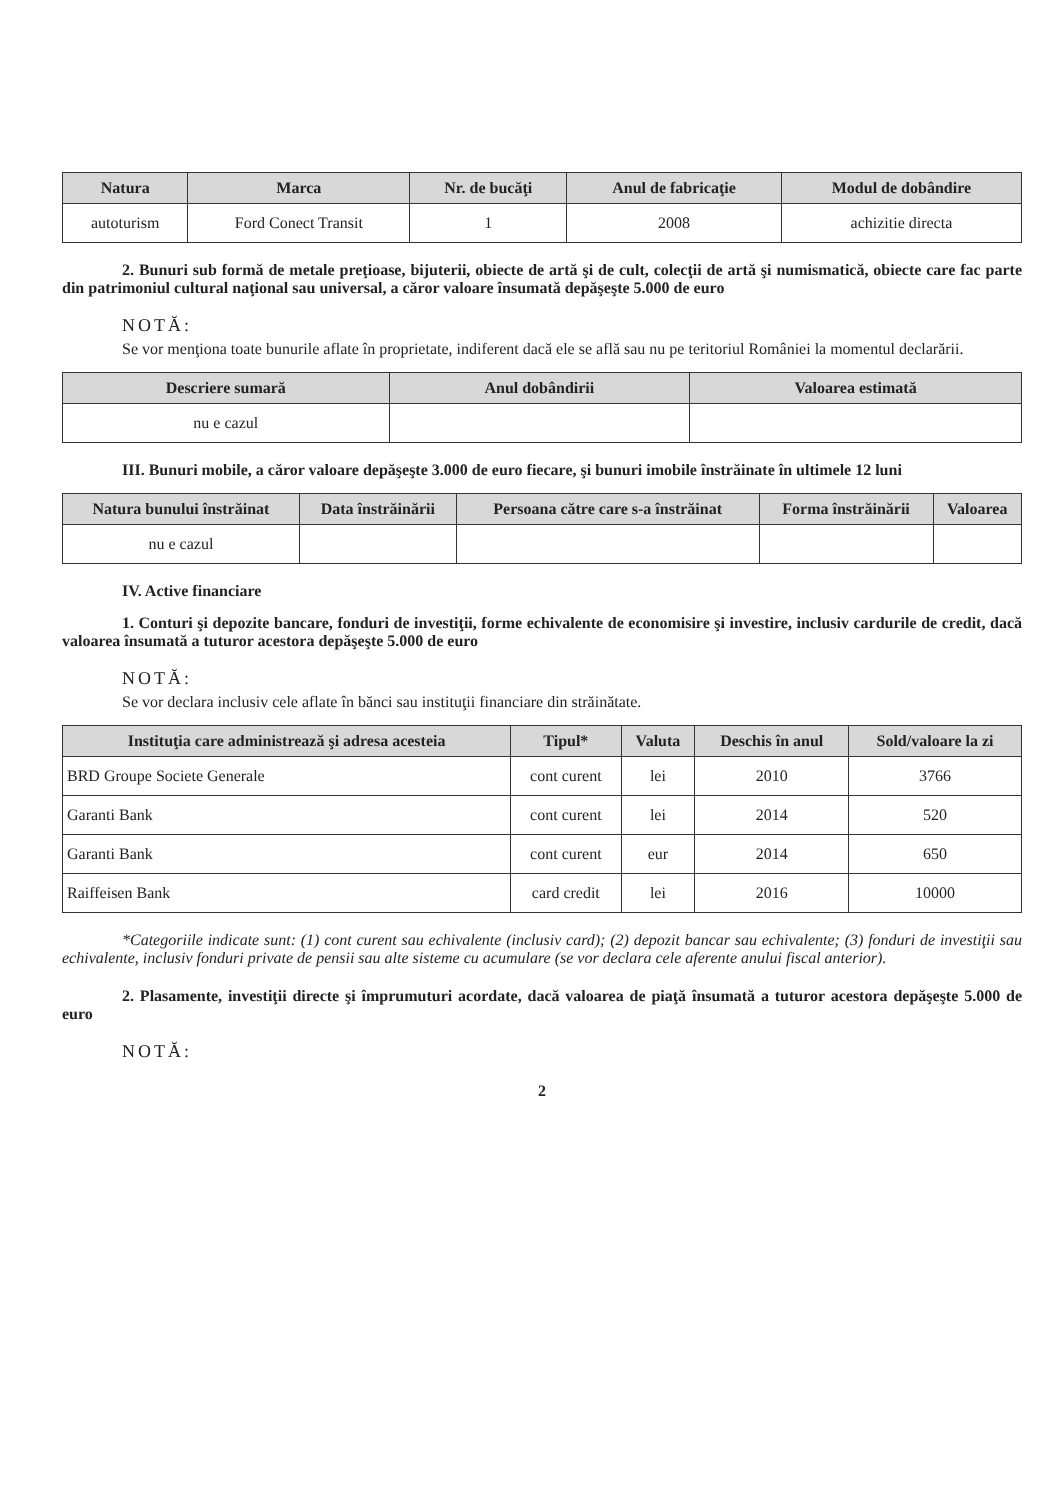| Natura | Marca | Nr. de bucăţi | Anul de fabricaţie | Modul de dobândire |
| --- | --- | --- | --- | --- |
| autoturism | Ford Conect Transit | 1 | 2008 | achizitie directa |
2. Bunuri sub formă de metale preţioase, bijuterii, obiecte de artă şi de cult, colecţii de artă şi numismatică, obiecte care fac parte din patrimoniul cultural naţional sau universal, a căror valoare însumată depăşeşte 5.000 de euro
NOTĂ:
Se vor menţiona toate bunurile aflate în proprietate, indiferent dacă ele se află sau nu pe teritoriul României la momentul declarării.
| Descriere sumară | Anul dobândirii | Valoarea estimată |
| --- | --- | --- |
| nu e cazul | | |
III. Bunuri mobile, a căror valoare depăşeşte 3.000 de euro fiecare, şi bunuri imobile înstrăinate în ultimele 12 luni
| Natura bunului înstrăinat | Data înstrăinării | Persoana către care s-a înstrăinat | Forma înstrăinării | Valoarea |
| --- | --- | --- | --- | --- |
| nu e cazul | | | | |
IV. Active financiare
1. Conturi şi depozite bancare, fonduri de investiţii, forme echivalente de economisire şi investire, inclusiv cardurile de credit, dacă valoarea însumată a tuturor acestora depăşeşte 5.000 de euro
NOTĂ:
Se vor declara inclusiv cele aflate în bănci sau instituţii financiare din străinătate.
| Instituţia care administrează şi adresa acesteia | Tipul* | Valuta | Deschis în anul | Sold/valoare la zi |
| --- | --- | --- | --- | --- |
| BRD Groupe Societe Generale | cont curent | lei | 2010 | 3766 |
| Garanti Bank | cont curent | lei | 2014 | 520 |
| Garanti Bank | cont curent | eur | 2014 | 650 |
| Raiffeisen Bank | card credit | lei | 2016 | 10000 |
*Categoriile indicate sunt: (1) cont curent sau echivalente (inclusiv card); (2) depozit bancar sau echivalente; (3) fonduri de investiţii sau echivalente, inclusiv fonduri private de pensii sau alte sisteme cu acumulare (se vor declara cele aferente anului fiscal anterior).
2. Plasamente, investiţii directe şi împrumuturi acordate, dacă valoarea de piaţă însumată a tuturor acestora depăşeşte 5.000 de euro
NOTĂ:
2